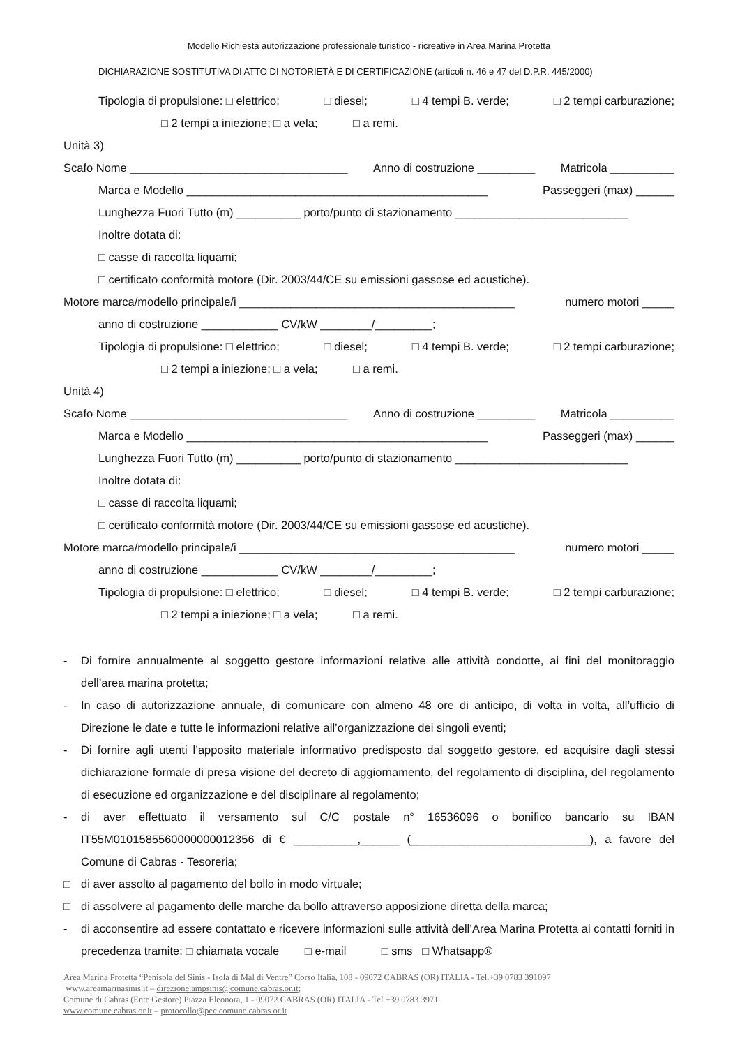Modello Richiesta autorizzazione professionale turistico - ricreative in Area Marina Protetta
DICHIARAZIONE SOSTITUTIVA DI ATTO DI NOTORIETÀ E DI CERTIFICAZIONE (articoli n. 46 e 47 del D.P.R. 445/2000)
Tipologia di propulsione: □ elettrico; □ diesel; □ 4 tempi B. verde; □ 2 tempi carburazione;
□ 2 tempi a iniezione; □ a vela; □ a remi.
Unità 3)
Scafo Nome __________________________________ Anno di costruzione _________ Matricola __________
Marca e Modello _______________________________________________ Passeggeri (max) ______
Lunghezza Fuori Tutto (m) __________ porto/punto di stazionamento ___________________________
Inoltre dotata di:
□ casse di raccolta liquami;
□ certificato conformità motore (Dir. 2003/44/CE su emissioni gassose ed acustiche).
Motore marca/modello principale/i ___________________________________________ numero motori _____
anno di costruzione ____________ CV/kW ________/_________;
Tipologia di propulsione: □ elettrico; □ diesel; □ 4 tempi B. verde; □ 2 tempi carburazione;
□ 2 tempi a iniezione; □ a vela; □ a remi.
Unità 4)
Scafo Nome __________________________________ Anno di costruzione _________ Matricola __________
Marca e Modello _______________________________________________ Passeggeri (max) ______
Lunghezza Fuori Tutto (m) __________ porto/punto di stazionamento ___________________________
Inoltre dotata di:
□ casse di raccolta liquami;
□ certificato conformità motore (Dir. 2003/44/CE su emissioni gassose ed acustiche).
Motore marca/modello principale/i ___________________________________________ numero motori _____
anno di costruzione ____________ CV/kW ________/_________;
Tipologia di propulsione: □ elettrico; □ diesel; □ 4 tempi B. verde; □ 2 tempi carburazione;
□ 2 tempi a iniezione; □ a vela; □ a remi.
- Di fornire annualmente al soggetto gestore informazioni relative alle attività condotte, ai fini del monitoraggio dell’area marina protetta;
- In caso di autorizzazione annuale, di comunicare con almeno 48 ore di anticipo, di volta in volta, all’ufficio di Direzione le date e tutte le informazioni relative all’organizzazione dei singoli eventi;
- Di fornire agli utenti l’apposito materiale informativo predisposto dal soggetto gestore, ed acquisire dagli stessi dichiarazione formale di presa visione del decreto di aggiornamento, del regolamento di disciplina, del regolamento di esecuzione ed organizzazione e del disciplinare al regolamento;
- di aver effettuato il versamento sul C/C postale n° 16536096 o bonifico bancario su IBAN IT55M0101585560000000012356 di € __________,______ (____________________________), a favore del Comune di Cabras - Tesoreria;
□ di aver assolto al pagamento del bollo in modo virtuale;
□ di assolvere al pagamento delle marche da bollo attraverso apposizione diretta della marca;
- di acconsentire ad essere contattato e ricevere informazioni sulle attività dell’Area Marina Protetta ai contatti forniti in precedenza tramite: □ chiamata vocale □ e-mail □ sms □ Whatsapp®
Area Marina Protetta “Penisola del Sinis - Isola di Mal di Ventre” Corso Italia, 108 - 09072 CABRAS (OR) ITALIA - Tel.+39 0783 391097
www.areamarinasinis.it – direzione.ampsinis@comune.cabras.or.it;
Comune di Cabras (Ente Gestore) Piazza Eleonora, 1 - 09072 CABRAS (OR) ITALIA - Tel.+39 0783 3971
www.comune.cabras.or.it – protocollo@pec.comune.cabras.or.it